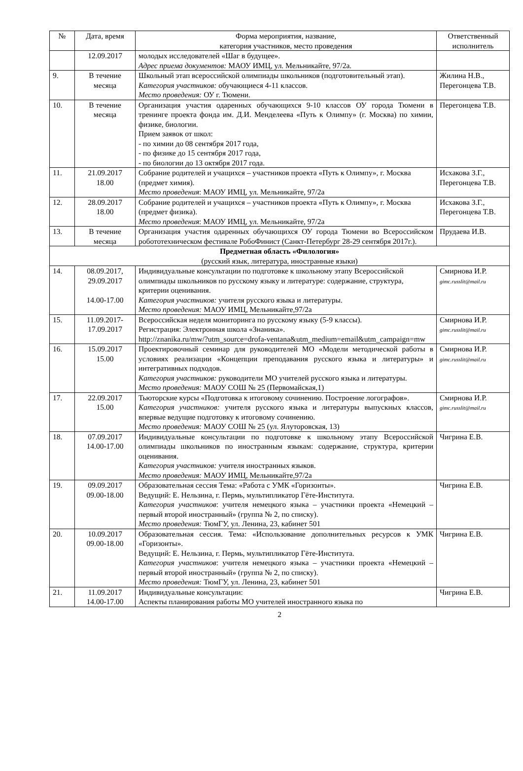| № | Дата, время | Форма мероприятия, название, категория участников, место проведения | Ответственный исполнитель |
| --- | --- | --- | --- |
| | 12.09.2017 | молодых исследователей «Шаг в будущее». Адрес приема документов: МАОУ ИМЦ, ул. Мельникайте, 97/2а. | |
| 9. | В течение месяца | Школьный этап всероссийской олимпиады школьников (подготовительный этап). Категория участников: обучающиеся 4-11 классов. Место проведения: ОУ г. Тюмени. | Жилина Н.В., Перегонцева Т.В. |
| 10. | В течение месяца | Организация участия одаренных обучающихся 9-10 классов ОУ города Тюмени в тренинге проекта фонда им. Д.И. Менделеева «Путь к Олимпу» (г. Москва) по химии, физике, биологии. Прием заявок от школ: - по химии до 08 сентября 2017 года, - по физике до 15 сентября 2017 года, - по биологии до 13 октября 2017 года. | Перегонцева Т.В. |
| 11. | 21.09.2017 18.00 | Собрание родителей и учащихся – участников проекта «Путь к Олимпу», г. Москва (предмет химия). Место проведения : МАОУ ИМЦ, ул. Мельникайте, 97/2а | Исхакова З.Г., Перегонцева Т.В. |
| 12. | 28.09.2017 18.00 | Собрание родителей и учащихся – участников проекта «Путь к Олимпу», г. Москва (предмет физика). Место проведения : МАОУ ИМЦ, ул. Мельникайте, 97/2а | Исхакова З.Г., Перегонцева Т.В. |
| 13. | В течение месяца | Организация участия одаренных обучающихся ОУ города Тюмени во Всероссийском робототехническом фестивале РобоФинист (Санкт-Петербург 28-29 сентября 2017г.). | Прудаева И.В. |
| Предметная область «Филология» (русский язык, литература, иностранные языки) | | | |
| 14. | 08.09.2017, 29.09.2017 14.00-17.00 | Индивидуальные консультации по подготовке к школьному этапу Всероссийской олимпиады школьников по русскому языку и литературе: содержание, структура, критерии оценивания. Категория участников: учителя русского языка и литературы. Место проведения: МАОУ ИМЦ, Мельникайте,97/2а | Смирнова И.Р. gimc.russlit@mail.ru |
| 15. | 11.09.2017- 17.09.2017 | Всероссийская неделя мониторинга по русскому языку (5-9 классы). Регистрация: Электронная школа «Знаника». http://znanika.ru/mw/?utm_source=drofa-ventana&utm_medium=email&utm_campaign=mw | Смирнова И.Р. gimc.russlit@mail.ru |
| 16. | 15.09.2017 15.00 | Проектировочный семинар для руководителей МО «Модели методической работы в условиях реализации «Концепции преподавания русского языка и литературы» и интегративных подходов. Категория участников: руководители МО учителей русского языка и литературы. Место проведения: МАОУ СОШ № 25 (Первомайская,1) | Смирнова И.Р. gimc.russlit@mail.ru |
| 17. | 22.09.2017 15.00 | Тьюторские курсы «Подготовка к итоговому сочинению. Построение логографов». Категория участников: учителя русского языка и литературы выпускных классов, впервые ведущие подготовку к итоговому сочинению. Место проведения: МАОУ СОШ № 25 (ул. Ялуторовская, 13) | Смирнова И.Р. gimc.russlit@mail.ru |
| 18. | 07.09.2017 14.00-17.00 | Индивидуальные консультации по подготовке к школьному этапу Всероссийской олимпиады школьников по иностранным языкам: содержание, структура, критерии оценивания. Категория участников: учителя иностранных языков. Место проведения: МАОУ ИМЦ, Мельникайте,97/2а | Чигрина Е.В. |
| 19. | 09.09.2017 09.00-18.00 | Образовательная сессия Тема: «Работа с УМК «Горизонты». Ведущий: Е. Нельзина, г. Пермь, мультипликатор Гёте-Института. Категория участников : учителя немецкого языка – участники проекта «Немецкий – первый второй иностранный» (группа № 2, по списку). Место проведения: ТюмГУ, ул. Ленина, 23, кабинет 501 | Чигрина Е.В. |
| 20. | 10.09.2017 09.00-18.00 | Образовательная сессия. Тема: «Использование дополнительных ресурсов к УМК «Горизонты». Ведущий: Е. Нельзина, г. Пермь, мультипликатор Гёте-Института. Категория участников : учителя немецкого языка – участники проекта «Немецкий – первый второй иностранный» (группа № 2, по списку). Место проведения: ТюмГУ, ул. Ленина, 23, кабинет 501 | Чигрина Е.В. |
| 21. | 11.09.2017 14.00-17.00 | Индивидуальные консультации: Аспекты планирования работы МО учителей иностранного языка по | Чигрина Е.В. |
2